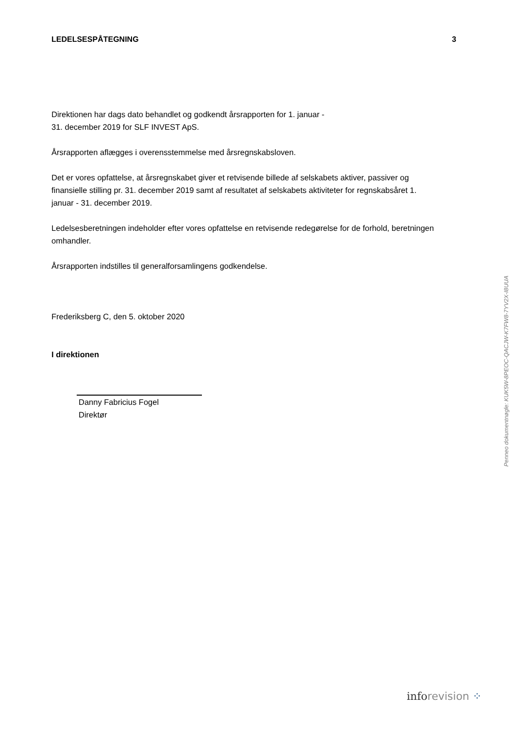LEDELSESPÅTEGNING 3
Direktionen har dags dato behandlet og godkendt årsrapporten for 1. januar -
31. december 2019 for SLF INVEST ApS.
Årsrapporten aflægges i overensstemmelse med årsregnskabsloven.
Det er vores opfattelse, at årsregnskabet giver et retvisende billede af selskabets aktiver, passiver og finansielle stilling pr. 31. december 2019 samt af resultatet af selskabets aktiviteter for regnskabsåret 1. januar - 31. december 2019.
Ledelsesberetningen indeholder efter vores opfattelse en retvisende redegørelse for de forhold, beretningen omhandler.
Årsrapporten indstilles til generalforsamlingens godkendelse.
Frederiksberg C, den 5. oktober 2020
I direktionen
Danny Fabricius Fogel
Direktør
Penneo dokumentnøgle: KUK5W-8PEOC-QACJW-K7FW8-7YV2X-I8UUA
inforevision ⁘